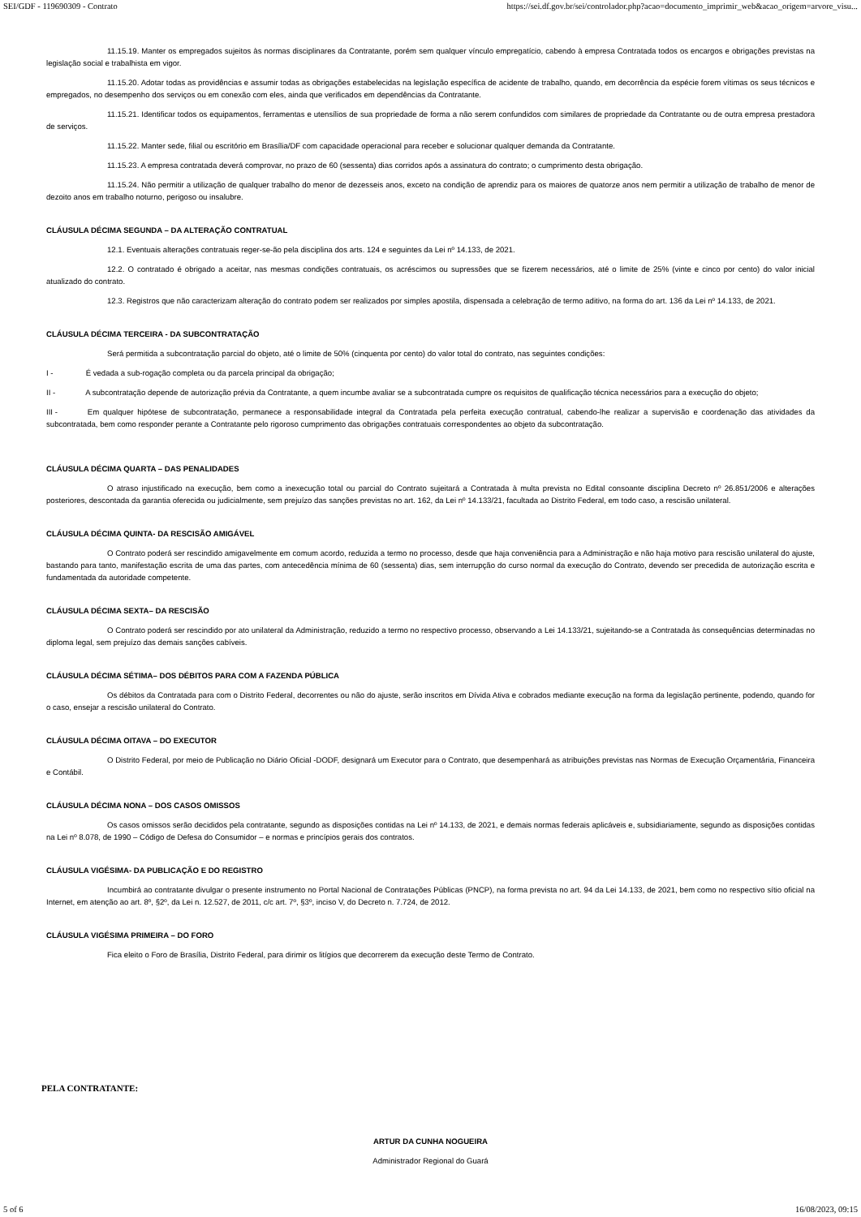SEI/GDF - 119690309 - Contrato https://sei.df.gov.br/sei/controlador.php?acao=documento_imprimir_web&acao_origem=arvore_visu...
11.15.19. Manter os empregados sujeitos às normas disciplinares da Contratante, porém sem qualquer vínculo empregatício, cabendo à empresa Contratada todos os encargos e obrigações previstas na legislação social e trabalhista em vigor.
11.15.20. Adotar todas as providências e assumir todas as obrigações estabelecidas na legislação específica de acidente de trabalho, quando, em decorrência da espécie forem vítimas os seus técnicos e empregados, no desempenho dos serviços ou em conexão com eles, ainda que verificados em dependências da Contratante.
11.15.21. Identificar todos os equipamentos, ferramentas e utensílios de sua propriedade de forma a não serem confundidos com similares de propriedade da Contratante ou de outra empresa prestadora de serviços.
11.15.22. Manter sede, filial ou escritório em Brasília/DF com capacidade operacional para receber e solucionar qualquer demanda da Contratante.
11.15.23. A empresa contratada deverá comprovar, no prazo de 60 (sessenta) dias corridos após a assinatura do contrato; o cumprimento desta obrigação.
11.15.24. Não permitir a utilização de qualquer trabalho do menor de dezesseis anos, exceto na condição de aprendiz para os maiores de quatorze anos nem permitir a utilização de trabalho de menor de dezoito anos em trabalho noturno, perigoso ou insalubre.
CLÁUSULA DÉCIMA SEGUNDA – DA ALTERAÇÃO CONTRATUAL
12.1. Eventuais alterações contratuais reger-se-ão pela disciplina dos arts. 124 e seguintes da Lei nº 14.133, de 2021.
12.2. O contratado é obrigado a aceitar, nas mesmas condições contratuais, os acréscimos ou supressões que se fizerem necessários, até o limite de 25% (vinte e cinco por cento) do valor inicial atualizado do contrato.
12.3. Registros que não caracterizam alteração do contrato podem ser realizados por simples apostila, dispensada a celebração de termo aditivo, na forma do art. 136 da Lei nº 14.133, de 2021.
CLÁUSULA DÉCIMA TERCEIRA - DA SUBCONTRATAÇÃO
Será permitida a subcontratação parcial do objeto, até o limite de 50% (cinquenta por cento) do valor total do contrato, nas seguintes condições:
I - É vedada a sub-rogação completa ou da parcela principal da obrigação;
II - A subcontratação depende de autorização prévia da Contratante, a quem incumbe avaliar se a subcontratada cumpre os requisitos de qualificação técnica necessários para a execução do objeto;
III - Em qualquer hipótese de subcontratação, permanece a responsabilidade integral da Contratada pela perfeita execução contratual, cabendo-lhe realizar a supervisão e coordenação das atividades da subcontratada, bem como responder perante a Contratante pelo rigoroso cumprimento das obrigações contratuais correspondentes ao objeto da subcontratação.
CLÁUSULA DÉCIMA QUARTA – DAS PENALIDADES
O atraso injustificado na execução, bem como a inexecução total ou parcial do Contrato sujeitará a Contratada à multa prevista no Edital consoante disciplina Decreto nº 26.851/2006 e alterações posteriores, descontada da garantia oferecida ou judicialmente, sem prejuízo das sanções previstas no art. 162, da Lei nº 14.133/21, facultada ao Distrito Federal, em todo caso, a rescisão unilateral.
CLÁUSULA DÉCIMA QUINTA- DA RESCISÃO AMIGÁVEL
O Contrato poderá ser rescindido amigavelmente em comum acordo, reduzida a termo no processo, desde que haja conveniência para a Administração e não haja motivo para rescisão unilateral do ajuste, bastando para tanto, manifestação escrita de uma das partes, com antecedência mínima de 60 (sessenta) dias, sem interrupção do curso normal da execução do Contrato, devendo ser precedida de autorização escrita e fundamentada da autoridade competente.
CLÁUSULA DÉCIMA SEXTA– DA RESCISÃO
O Contrato poderá ser rescindido por ato unilateral da Administração, reduzido a termo no respectivo processo, observando a Lei 14.133/21, sujeitando-se a Contratada às consequências determinadas no diploma legal, sem prejuízo das demais sanções cabíveis.
CLÁUSULA DÉCIMA SÉTIMA– DOS DÉBITOS PARA COM A FAZENDA PÚBLICA
Os débitos da Contratada para com o Distrito Federal, decorrentes ou não do ajuste, serão inscritos em Dívida Ativa e cobrados mediante execução na forma da legislação pertinente, podendo, quando for o caso, ensejar a rescisão unilateral do Contrato.
CLÁUSULA DÉCIMA OITAVA – DO EXECUTOR
O Distrito Federal, por meio de Publicação no Diário Oficial -DODF, designará um Executor para o Contrato, que desempenhará as atribuições previstas nas Normas de Execução Orçamentária, Financeira e Contábil.
CLÁUSULA DÉCIMA NONA – DOS CASOS OMISSOS
Os casos omissos serão decididos pela contratante, segundo as disposições contidas na Lei nº 14.133, de 2021, e demais normas federais aplicáveis e, subsidiariamente, segundo as disposições contidas na Lei nº 8.078, de 1990 – Código de Defesa do Consumidor – e normas e princípios gerais dos contratos.
CLÁUSULA VIGÉSIMA- DA PUBLICAÇÃO E DO REGISTRO
Incumbirá ao contratante divulgar o presente instrumento no Portal Nacional de Contratações Públicas (PNCP), na forma prevista no art. 94 da Lei 14.133, de 2021, bem como no respectivo sítio oficial na Internet, em atenção ao art. 8º, §2º, da Lei n. 12.527, de 2011, c/c art. 7º, §3º, inciso V, do Decreto n. 7.724, de 2012.
CLÁUSULA VIGÉSIMA PRIMEIRA – DO FORO
Fica eleito o Foro de Brasília, Distrito Federal, para dirimir os litígios que decorrerem da execução deste Termo de Contrato.
PELA CONTRATANTE:
ARTUR DA CUNHA NOGUEIRA
Administrador Regional do Guará
5 of 6 16/08/2023, 09:15